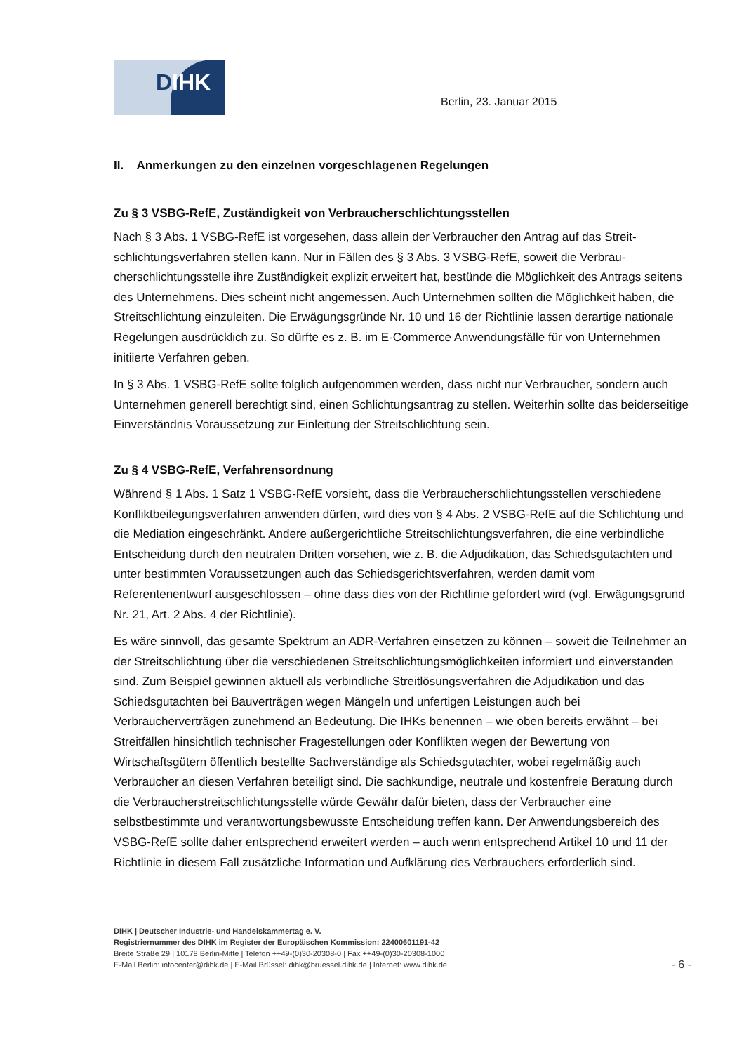DIHK
Berlin, 23. Januar 2015
II. Anmerkungen zu den einzelnen vorgeschlagenen Regelungen
Zu § 3 VSBG-RefE, Zuständigkeit von Verbraucherschlichtungsstellen
Nach § 3 Abs. 1 VSBG-RefE ist vorgesehen, dass allein der Verbraucher den Antrag auf das Streit­schlichtungsverfahren stellen kann. Nur in Fällen des § 3 Abs. 3 VSBG-RefE, soweit die Verbrau­cherschlichtungsstelle ihre Zuständigkeit explizit erweitert hat, bestünde die Möglichkeit des Antrags seitens des Unternehmens. Dies scheint nicht angemessen. Auch Unternehmen sollten die Mög­lichkeit haben, die Streitschlichtung einzuleiten. Die Erwägungsgründe Nr. 10 und 16 der Richtlinie lassen derartige nationale Regelungen ausdrücklich zu. So dürfte es z. B. im E-Commerce Anwen­dungsfälle für von Unternehmen initiierte Verfahren geben.
In § 3 Abs. 1 VSBG-RefE sollte folglich aufgenommen werden, dass nicht nur Verbraucher, sondern auch Unternehmen generell berechtigt sind, einen Schlichtungsantrag zu stellen. Weiterhin sollte das beiderseitige Einverständnis Voraussetzung zur Einleitung der Streitschlichtung sein.
Zu § 4 VSBG-RefE, Verfahrensordnung
Während § 1 Abs. 1 Satz 1 VSBG-RefE vorsieht, dass die Verbraucherschlichtungsstellen ver­schiedene Konfliktbeilegungsverfahren anwenden dürfen, wird dies von § 4 Abs. 2 VSBG-RefE auf die Schlichtung und die Mediation eingeschränkt. Andere außergerichtliche Streitschlichtungsver­fahren, die eine verbindliche Entscheidung durch den neutralen Dritten vorsehen, wie z. B. die Ad­judikation, das Schiedsgutachten und unter bestimmten Voraussetzungen auch das Schiedsge­richtsverfahren, werden damit vom Referentenentwurf ausgeschlossen – ohne dass dies von der Richtlinie gefordert wird (vgl. Erwägungsgrund Nr. 21, Art. 2 Abs. 4 der Richtlinie).
Es wäre sinnvoll, das gesamte Spektrum an ADR-Verfahren einsetzen zu können – soweit die Teil­nehmer an der Streitschlichtung über die verschiedenen Streitschlichtungsmöglichkeiten informiert und einverstanden sind. Zum Beispiel gewinnen aktuell als verbindliche Streitlösungsverfahren die Adjudikation und das Schiedsgutachten bei Bauverträgen wegen Mängeln und unfertigen Leistun­gen auch bei Verbraucherverträgen zunehmend an Bedeutung. Die IHKs benennen – wie oben bereits erwähnt – bei Streitfällen hinsichtlich technischer Fragestellungen oder Konflikten wegen der Bewertung von Wirtschaftsgütern öffentlich bestellte Sachverständige als Schiedsgutachter, wobei regelmäßig auch Verbraucher an diesen Verfahren beteiligt sind. Die sachkundige, neutrale und kostenfreie Beratung durch die Verbraucherstreitschlichtungsstelle würde Gewähr dafür bieten, dass der Verbraucher eine selbstbestimmte und verantwortungsbewusste Entscheidung treffen kann. Der Anwendungsbereich des VSBG-RefE sollte daher entsprechend erweitert werden – auch wenn entsprechend Artikel 10 und 11 der Richtlinie in diesem Fall zusätzliche Information und Auf­klärung des Verbrauchers erforderlich sind.
DIHK | Deutscher Industrie- und Handelskammertag e. V.
Registriernummer des DIHK im Register der Europäischen Kommission: 22400601191-42
Breite Straße 29 | 10178 Berlin-Mitte | Telefon ++49-(0)30-20308-0 | Fax ++49-(0)30-20308-1000
E-Mail Berlin: infocenter@dihk.de | E-Mail Brüssel: dihk@bruessel.dihk.de | Internet: www.dihk.de
- 6 -